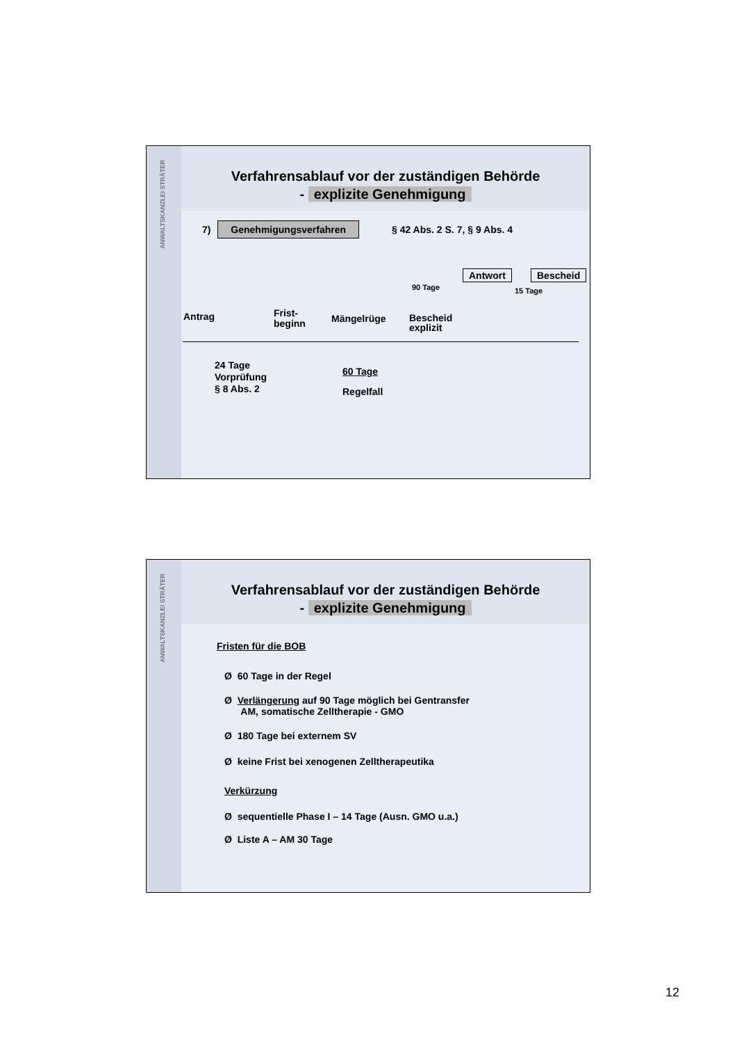ANWALTSKANZLEI STRÄTER
Verfahrensablauf vor der zuständigen Behörde
- explizite Genehmigung
7) Genehmigungsverfahren § 42 Abs. 2 S. 7, § 9 Abs. 4
Antwort Bescheid
90 Tage 15 Tage
Antrag
Frist-
beginn
Mängelrüge
Bescheid
explizit
24 Tage
Vorprüfung
§ 8 Abs. 2
60 Tage
Regelfall
ANWALTSKANZLEI STRÄTER
Verfahrensablauf vor der zuständigen Behörde
- explizite Genehmigung
Fristen für die BOB
Ø 60 Tage in der Regel
Ø Verlängerung auf 90 Tage möglich bei Gentransfer
AM, somatische Zelltherapie - GMO
Ø 180 Tage bei externem SV
Ø keine Frist bei xenogenen Zelltherapeutika
Verkürzung
Ø sequentielle Phase I – 14 Tage (Ausn. GMO u.a.)
Ø Liste A – AM 30 Tage
12